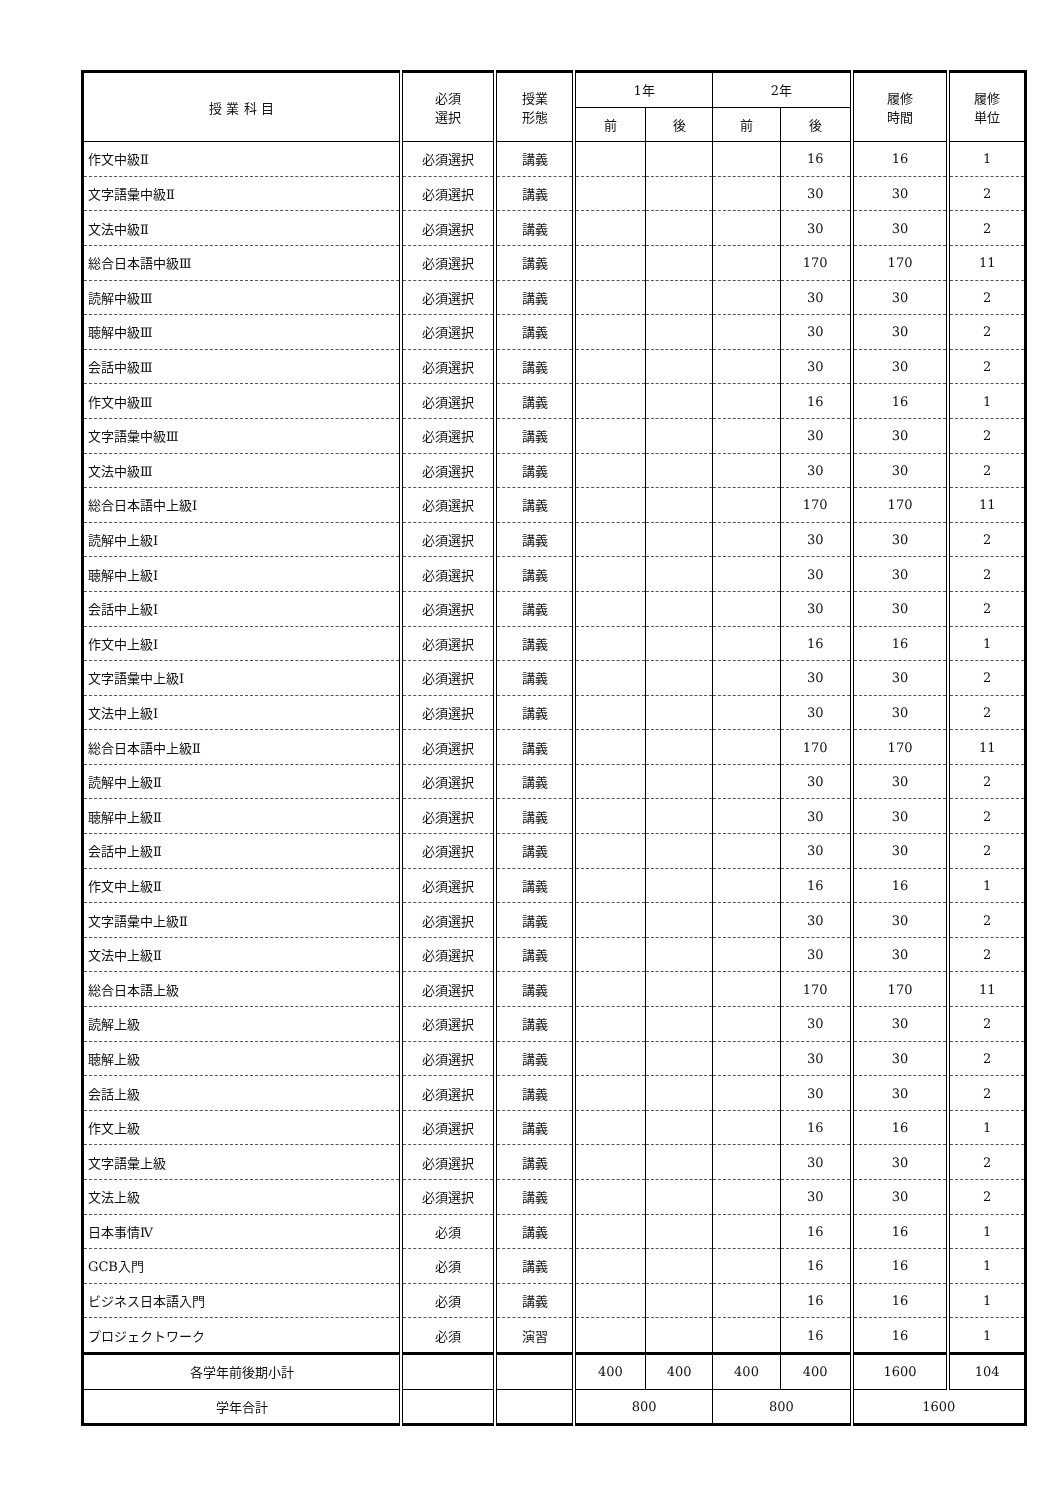| 授 業 科 目 | 必須 選択 | 授業 形態 | 1年 | | 2年 | | 履修 時間 | 履修 単位 |
| --- | --- | --- | --- | --- | --- | --- | --- | --- |
| | | | 前 | 後 | 前 | 後 | | |
| 作文中級Ⅱ | 必須選択 | 講義 | | | | 16 | 16 | 1 |
| 文字語彙中級Ⅱ | 必須選択 | 講義 | | | | 30 | 30 | 2 |
| 文法中級Ⅱ | 必須選択 | 講義 | | | | 30 | 30 | 2 |
| 総合日本語中級Ⅲ | 必須選択 | 講義 | | | | 170 | 170 | 11 |
| 読解中級Ⅲ | 必須選択 | 講義 | | | | 30 | 30 | 2 |
| 聴解中級Ⅲ | 必須選択 | 講義 | | | | 30 | 30 | 2 |
| 会話中級Ⅲ | 必須選択 | 講義 | | | | 30 | 30 | 2 |
| 作文中級Ⅲ | 必須選択 | 講義 | | | | 16 | 16 | 1 |
| 文字語彙中級Ⅲ | 必須選択 | 講義 | | | | 30 | 30 | 2 |
| 文法中級Ⅲ | 必須選択 | 講義 | | | | 30 | 30 | 2 |
| 総合日本語中上級Ⅰ | 必須選択 | 講義 | | | | 170 | 170 | 11 |
| 読解中上級Ⅰ | 必須選択 | 講義 | | | | 30 | 30 | 2 |
| 聴解中上級Ⅰ | 必須選択 | 講義 | | | | 30 | 30 | 2 |
| 会話中上級Ⅰ | 必須選択 | 講義 | | | | 30 | 30 | 2 |
| 作文中上級Ⅰ | 必須選択 | 講義 | | | | 16 | 16 | 1 |
| 文字語彙中上級Ⅰ | 必須選択 | 講義 | | | | 30 | 30 | 2 |
| 文法中上級Ⅰ | 必須選択 | 講義 | | | | 30 | 30 | 2 |
| 総合日本語中上級Ⅱ | 必須選択 | 講義 | | | | 170 | 170 | 11 |
| 読解中上級Ⅱ | 必須選択 | 講義 | | | | 30 | 30 | 2 |
| 聴解中上級Ⅱ | 必須選択 | 講義 | | | | 30 | 30 | 2 |
| 会話中上級Ⅱ | 必須選択 | 講義 | | | | 30 | 30 | 2 |
| 作文中上級Ⅱ | 必須選択 | 講義 | | | | 16 | 16 | 1 |
| 文字語彙中上級Ⅱ | 必須選択 | 講義 | | | | 30 | 30 | 2 |
| 文法中上級Ⅱ | 必須選択 | 講義 | | | | 30 | 30 | 2 |
| 総合日本語上級 | 必須選択 | 講義 | | | | 170 | 170 | 11 |
| 読解上級 | 必須選択 | 講義 | | | | 30 | 30 | 2 |
| 聴解上級 | 必須選択 | 講義 | | | | 30 | 30 | 2 |
| 会話上級 | 必須選択 | 講義 | | | | 30 | 30 | 2 |
| 作文上級 | 必須選択 | 講義 | | | | 16 | 16 | 1 |
| 文字語彙上級 | 必須選択 | 講義 | | | | 30 | 30 | 2 |
| 文法上級 | 必須選択 | 講義 | | | | 30 | 30 | 2 |
| 日本事情Ⅳ | 必須 | 講義 | | | | 16 | 16 | 1 |
| GCB入門 | 必須 | 講義 | | | | 16 | 16 | 1 |
| ビジネス日本語入門 | 必須 | 講義 | | | | 16 | 16 | 1 |
| プロジェクトワーク | 必須 | 演習 | | | | 16 | 16 | 1 |
| 各学年前後期小計 | | | 400 | 400 | 400 | 400 | 1600 | 104 |
| 学年合計 | | | 800 | | 800 | | 1600 | |